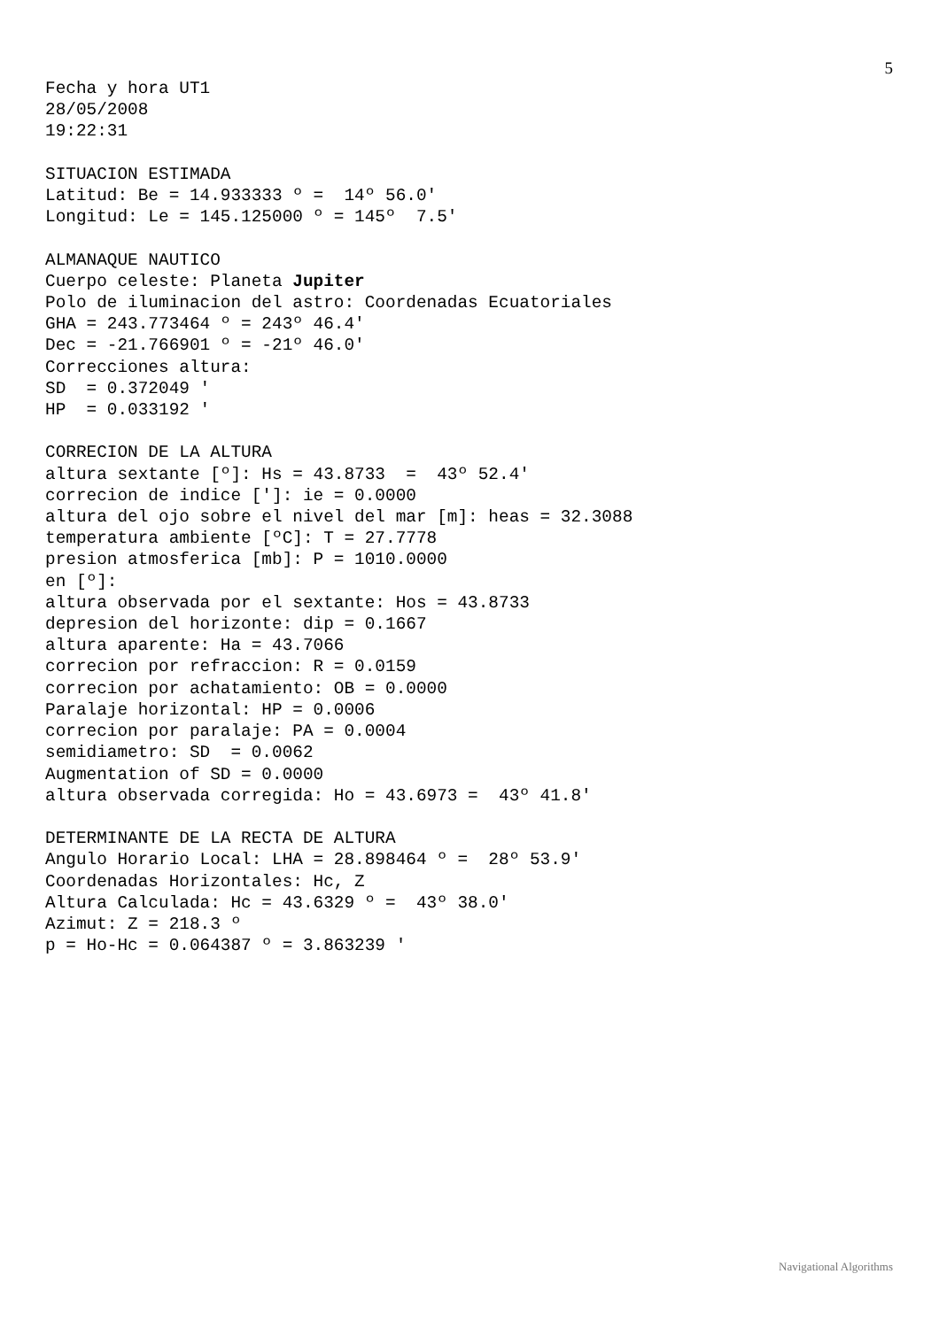5
Fecha y hora UT1
28/05/2008
19:22:31

SITUACION ESTIMADA
Latitud: Be = 14.933333 º =  14º 56.0'
Longitud: Le = 145.125000 º = 145º  7.5'

ALMANAQUE NAUTICO
Cuerpo celeste: Planeta Jupiter
Polo de iluminacion del astro: Coordenadas Ecuatoriales
GHA = 243.773464 º = 243º 46.4'
Dec = -21.766901 º = -21º 46.0'
Correcciones altura:
SD  = 0.372049 '
HP  = 0.033192 '

CORRECION DE LA ALTURA
altura sextante [º]: Hs = 43.8733  =  43º 52.4'
correcion de indice [']: ie = 0.0000
altura del ojo sobre el nivel del mar [m]: heas = 32.3088
temperatura ambiente [ºC]: T = 27.7778
presion atmosferica [mb]: P = 1010.0000
en [º]:
altura observada por el sextante: Hos = 43.8733
depresion del horizonte: dip = 0.1667
altura aparente: Ha = 43.7066
correcion por refraccion: R = 0.0159
correcion por achatamiento: OB = 0.0000
Paralaje horizontal: HP = 0.0006
correcion por paralaje: PA = 0.0004
semidiametro: SD  = 0.0062
Augmentation of SD = 0.0000
altura observada corregida: Ho = 43.6973 =  43º 41.8'

DETERMINANTE DE LA RECTA DE ALTURA
Angulo Horario Local: LHA = 28.898464 º =  28º 53.9'
Coordenadas Horizontales: Hc, Z
Altura Calculada: Hc = 43.6329 º =  43º 38.0'
Azimut: Z = 218.3 º
p = Ho-Hc = 0.064387 º = 3.863239 '
Navigational Algorithms